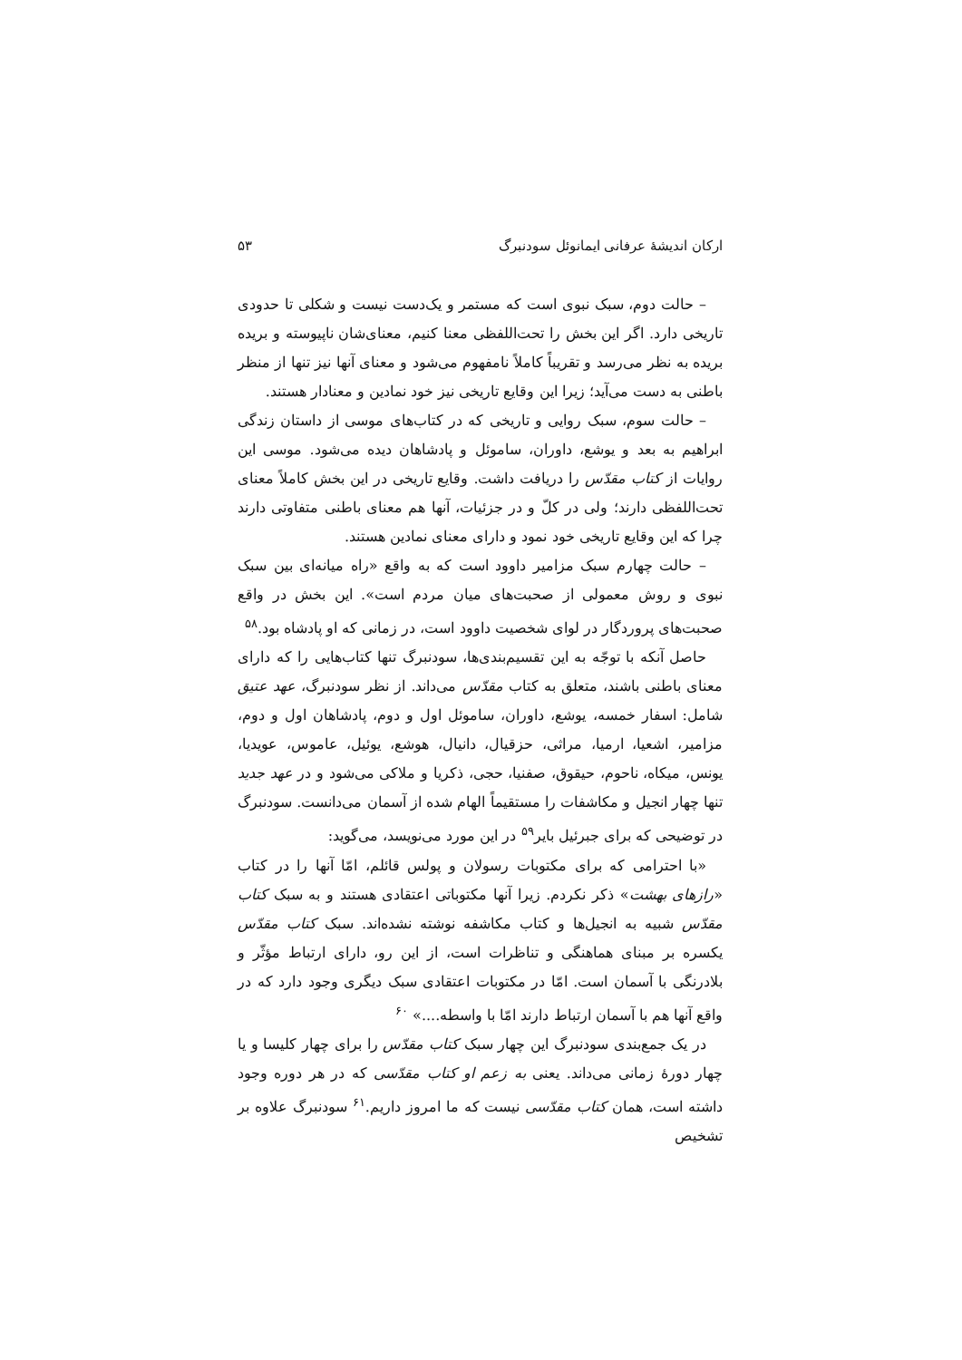ارکان اندیشهٔ عرفانی ایمانوئل سودنبرگ ۵۳
– حالت دوم، سبک نبوی است که مستمر و یک‌دست نیست و شکلی تا حدودی تاریخی دارد. اگر این بخش را تحت‌اللفظی معنا کنیم، معنای‌شان ناپیوسته و بریده بریده به نظر می‌رسد و تقریباً کاملاً نامفهوم می‌شود و معنای آنها نیز تنها از منظر باطنی به دست می‌آید؛ زیرا این وقایع تاریخی نیز خود نمادین و معنادار هستند.
– حالت سوم، سبک روایی و تاریخی که در کتاب‌های موسی از داستان زندگی ابراهیم به بعد و یوشع، داوران، ساموئل و پادشاهان دیده می‌شود. موسی این روایات از کتاب مقدّس را دریافت داشت. وقایع تاریخی در این بخش کاملاً معنای تحت‌اللفظی دارند؛ ولی در کلّ و در جزئیات، آنها هم معنای باطنی متفاوتی دارند چرا که این وقایع تاریخی خود نمود و دارای معنای نمادین هستند.
– حالت چهارم سبک مزامیر داوود است که به واقع «راه میانه‌ای بین سبک نبوی و روش معمولی از صحبت‌های میان مردم است». این بخش در واقع صحبت‌های پروردگار در لوای شخصیت داوود است، در زمانی که او پادشاه بود.<sup>۵۸</sup>
حاصل آنکه با توجّه به این تقسیم‌بندی‌ها، سودنبرگ تنها کتاب‌هایی را که دارای معنای باطنی باشند، متعلق به کتاب مقدّس می‌داند. از نظر سودنبرگ، عهد عتیق شامل: اسفار خمسه، یوشع، داوران، ساموئل اول و دوم، پادشاهان اول و دوم، مزامیر، اشعیا، ارمیا، مراثی، حزقیال، دانیال، هوشع، یوئیل، عاموس، عویدیا، یونس، میکاه، ناحوم، حیقوق، صفنیا، حجی، ذکریا و ملاکی می‌شود و در عهد جدید تنها چهار انجیل و مکاشفات را مستقیماً الهام شده از آسمان می‌دانست. سودنبرگ در توضیحی که برای جبرئیل بایر<sup>۵۹</sup> در این مورد می‌نویسد، می‌گوید:
«با احترامی که برای مکتوبات رسولان و پولس قائلم، امّا آنها را در کتاب «رازهای بهشت» ذکر نکردم. زیرا آنها مکتوباتی اعتقادی هستند و به سبک کتاب مقدّس شبیه به انجیل‌ها و کتاب مکاشفه نوشته نشده‌اند. سبک کتاب مقدّس یکسره بر مبنای هماهنگی و تناظرات است، از این رو، دارای ارتباط مؤثّر و بلادرنگی با آسمان است. امّا در مکتوبات اعتقادی سبک دیگری وجود دارد که در واقع آنها هم با آسمان ارتباط دارند امّا با واسطه....» <sup>۶۰</sup>
در یک جمع‌بندی سودنبرگ این چهار سبک کتاب مقدّس را برای چهار کلیسا و یا چهار دورهٔ زمانی می‌داند. یعنی به زعم او کتاب مقدّسی که در هر دوره وجود داشته است، همان کتاب مقدّسی نیست که ما امروز داریم.<sup>۶۱</sup> سودنبرگ علاوه بر تشخیص